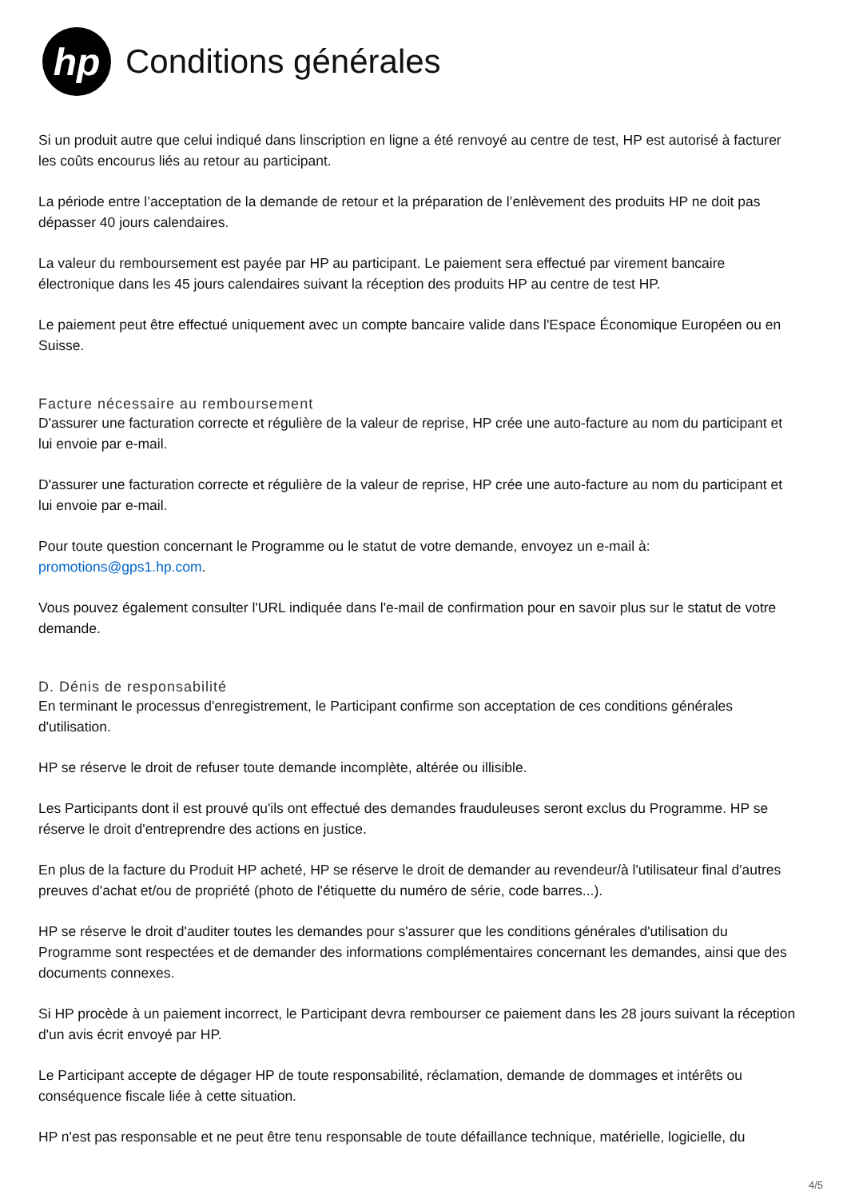hp
Conditions générales
Si un produit autre que celui indiqué dans linscription en ligne a été renvoyé au centre de test, HP est autorisé à facturer les coûts encourus liés au retour au participant.
La période entre l’acceptation de la demande de retour et la préparation de l’enlèvement des produits HP ne doit pas dépasser 40 jours calendaires.
La valeur du remboursement est payée par HP au participant. Le paiement sera effectué par virement bancaire électronique dans les 45 jours calendaires suivant la réception des produits HP au centre de test HP.
Le paiement peut être effectué uniquement avec un compte bancaire valide dans l'Espace Économique Européen ou en Suisse.
Facture nécessaire au remboursement
D'assurer une facturation correcte et régulière de la valeur de reprise, HP crée une auto-facture au nom du participant et lui envoie par e-mail.
D'assurer une facturation correcte et régulière de la valeur de reprise, HP crée une auto-facture au nom du participant et lui envoie par e-mail.
Pour toute question concernant le Programme ou le statut de votre demande, envoyez un e-mail à: promotions@gps1.hp.com.
Vous pouvez également consulter l'URL indiquée dans l'e-mail de confirmation pour en savoir plus sur le statut de votre demande.
D. Dénis de responsabilité
En terminant le processus d'enregistrement, le Participant confirme son acceptation de ces conditions générales d'utilisation.
HP se réserve le droit de refuser toute demande incomplète, altérée ou illisible.
Les Participants dont il est prouvé qu'ils ont effectué des demandes frauduleuses seront exclus du Programme. HP se réserve le droit d'entreprendre des actions en justice.
En plus de la facture du Produit HP acheté, HP se réserve le droit de demander au revendeur/à l'utilisateur final d'autres preuves d'achat et/ou de propriété (photo de l'étiquette du numéro de série, code barres...).
HP se réserve le droit d'auditer toutes les demandes pour s'assurer que les conditions générales d'utilisation du Programme sont respectées et de demander des informations complémentaires concernant les demandes, ainsi que des documents connexes.
Si HP procède à un paiement incorrect, le Participant devra rembourser ce paiement dans les 28 jours suivant la réception d'un avis écrit envoyé par HP.
Le Participant accepte de dégager HP de toute responsabilité, réclamation, demande de dommages et intérêts ou conséquence fiscale liée à cette situation.
HP n'est pas responsable et ne peut être tenu responsable de toute défaillance technique, matérielle, logicielle, du
4/5